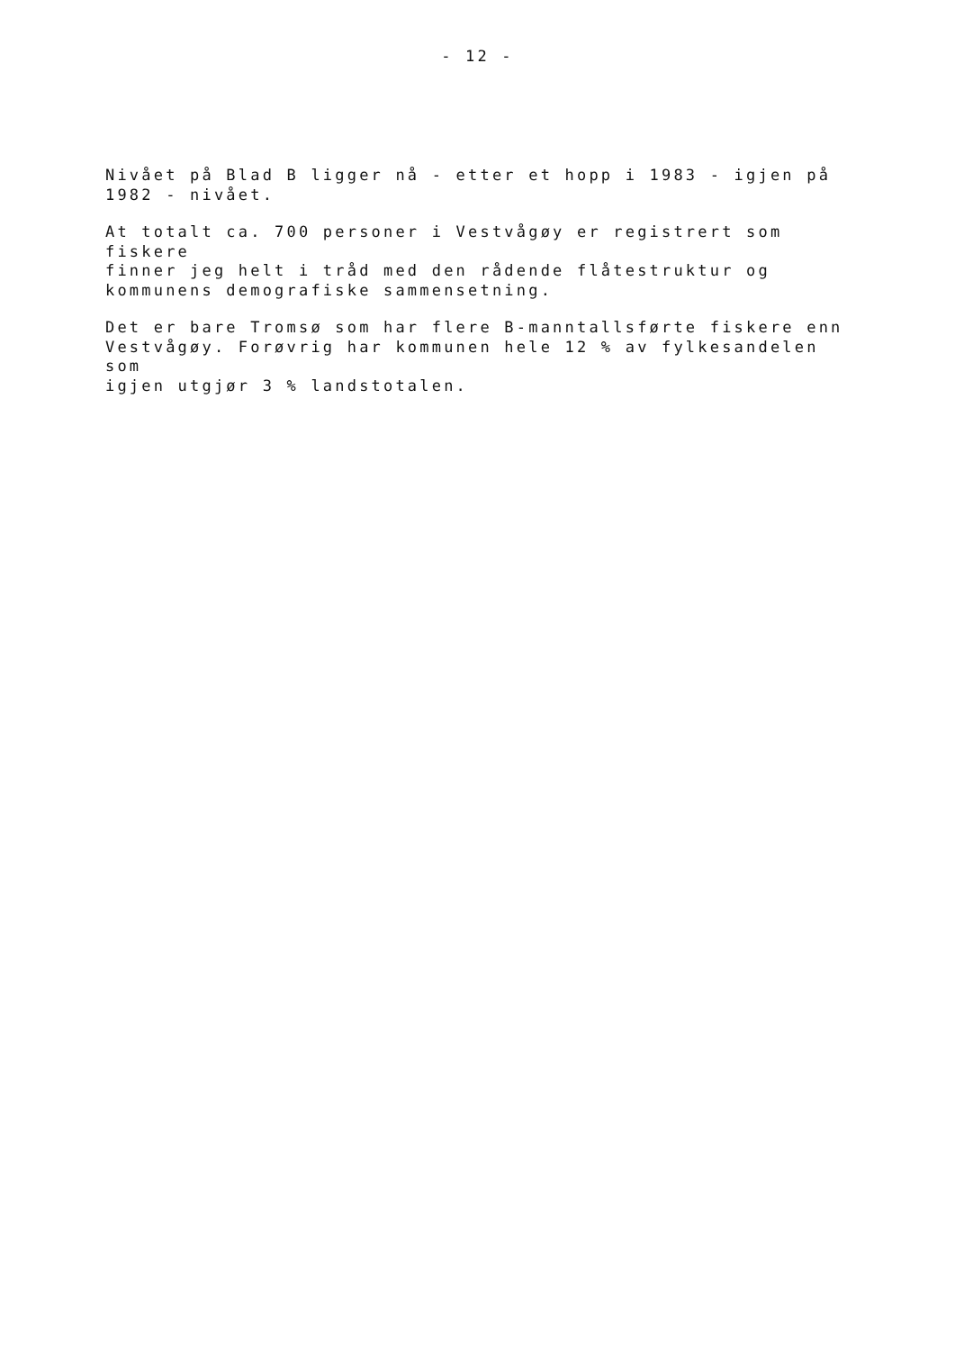- 12 -
Nivået på Blad B ligger nå - etter et hopp i 1983 - igjen på
1982 - nivået.
At totalt ca. 700 personer i Vestvågøy er registrert som fiskere
finner jeg helt i tråd med den rådende flåtestruktur og
kommunens demografiske sammensetning.
Det er bare Tromsø som har flere B-manntallsførte fiskere enn
Vestvågøy. Forøvrig har kommunen hele 12 % av fylkesandelen som
igjen utgjør 3 % landstotalen.